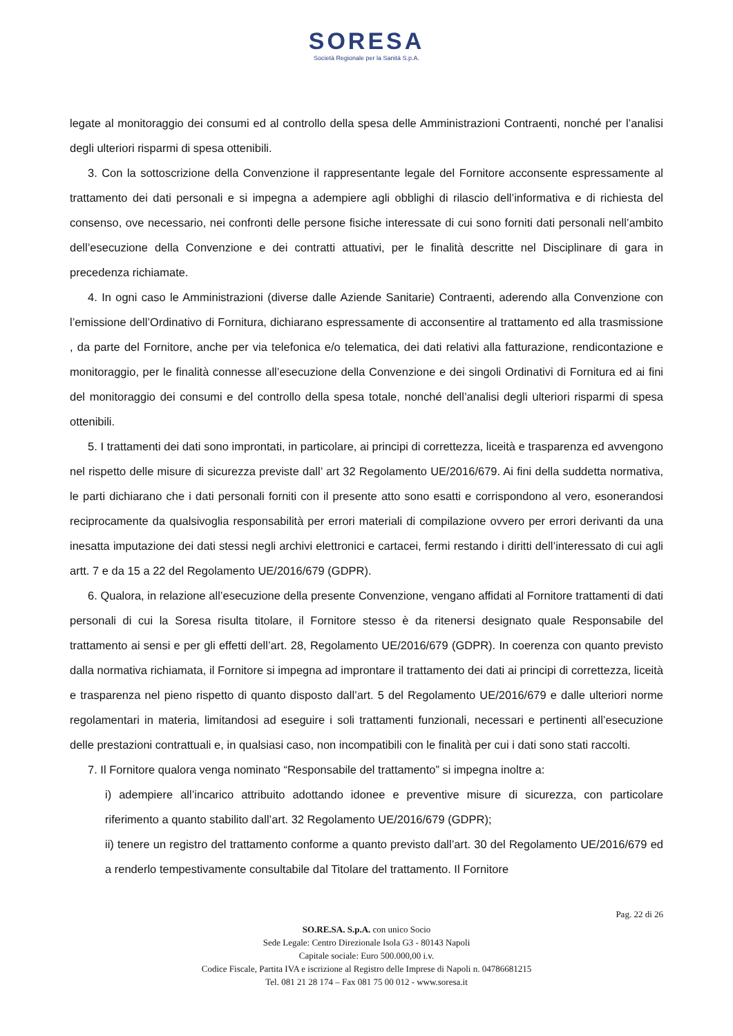SORESA
Società Regionale per la Sanità S.p.A.
legate al monitoraggio dei consumi ed al controllo della spesa delle Amministrazioni Contraenti, nonché per l’analisi degli ulteriori risparmi di spesa ottenibili.
3. Con la sottoscrizione della Convenzione il rappresentante legale del Fornitore acconsente espressamente al trattamento dei dati personali e si impegna a adempiere agli obblighi di rilascio dell’informativa e di richiesta del consenso, ove necessario, nei confronti delle persone fisiche interessate di cui sono forniti dati personali nell’ambito dell’esecuzione della Convenzione e dei contratti attuativi, per le finalità descritte nel Disciplinare di gara in precedenza richiamate.
4. In ogni caso le Amministrazioni (diverse dalle Aziende Sanitarie) Contraenti, aderendo alla Convenzione con l’emissione dell’Ordinativo di Fornitura, dichiarano espressamente di acconsentire al trattamento ed alla trasmissione , da parte del Fornitore, anche per via telefonica e/o telematica, dei dati relativi alla fatturazione, rendicontazione e monitoraggio, per le finalità connesse all’esecuzione della Convenzione e dei singoli Ordinativi di Fornitura ed ai fini del monitoraggio dei consumi e del controllo della spesa totale, nonché dell’analisi degli ulteriori risparmi di spesa ottenibili.
5. I trattamenti dei dati sono improntati, in particolare, ai principi di correttezza, liceità e trasparenza ed avvengono nel rispetto delle misure di sicurezza previste dall’ art 32 Regolamento UE/2016/679. Ai fini della suddetta normativa, le parti dichiarano che i dati personali forniti con il presente atto sono esatti e corrispondono al vero, esonerandosi reciprocamente da qualsivoglia responsabilità per errori materiali di compilazione ovvero per errori derivanti da una inesatta imputazione dei dati stessi negli archivi elettronici e cartacei, fermi restando i diritti dell’interessato di cui agli artt. 7 e da 15 a 22 del Regolamento UE/2016/679 (GDPR).
6. Qualora, in relazione all’esecuzione della presente Convenzione, vengano affidati al Fornitore trattamenti di dati personali di cui la Soresa risulta titolare, il Fornitore stesso è da ritenersi designato quale Responsabile del trattamento ai sensi e per gli effetti dell’art. 28, Regolamento UE/2016/679 (GDPR). In coerenza con quanto previsto dalla normativa richiamata, il Fornitore si impegna ad improntare il trattamento dei dati ai principi di correttezza, liceità e trasparenza nel pieno rispetto di quanto disposto dall’art. 5 del Regolamento UE/2016/679 e dalle ulteriori norme regolamentari in materia, limitandosi ad eseguire i soli trattamenti funzionali, necessari e pertinenti all’esecuzione delle prestazioni contrattuali e, in qualsiasi caso, non incompatibili con le finalità per cui i dati sono stati raccolti.
7. Il Fornitore qualora venga nominato “Responsabile del trattamento” si impegna inoltre a:
i) adempiere all’incarico attribuito adottando idonee e preventive misure di sicurezza, con particolare riferimento a quanto stabilito dall’art. 32 Regolamento UE/2016/679 (GDPR);
ii) tenere un registro del trattamento conforme a quanto previsto dall’art. 30 del Regolamento UE/2016/679 ed a renderlo tempestivamente consultabile dal Titolare del trattamento. Il Fornitore
Pag. 22 di 26
SO.RE.SA. S.p.A. con unico Socio
Sede Legale: Centro Direzionale Isola G3 - 80143 Napoli
Capitale sociale: Euro 500.000,00 i.v.
Codice Fiscale, Partita IVA e iscrizione al Registro delle Imprese di Napoli n. 04786681215
Tel. 081 21 28 174 – Fax 081 75 00 012 - www.soresa.it